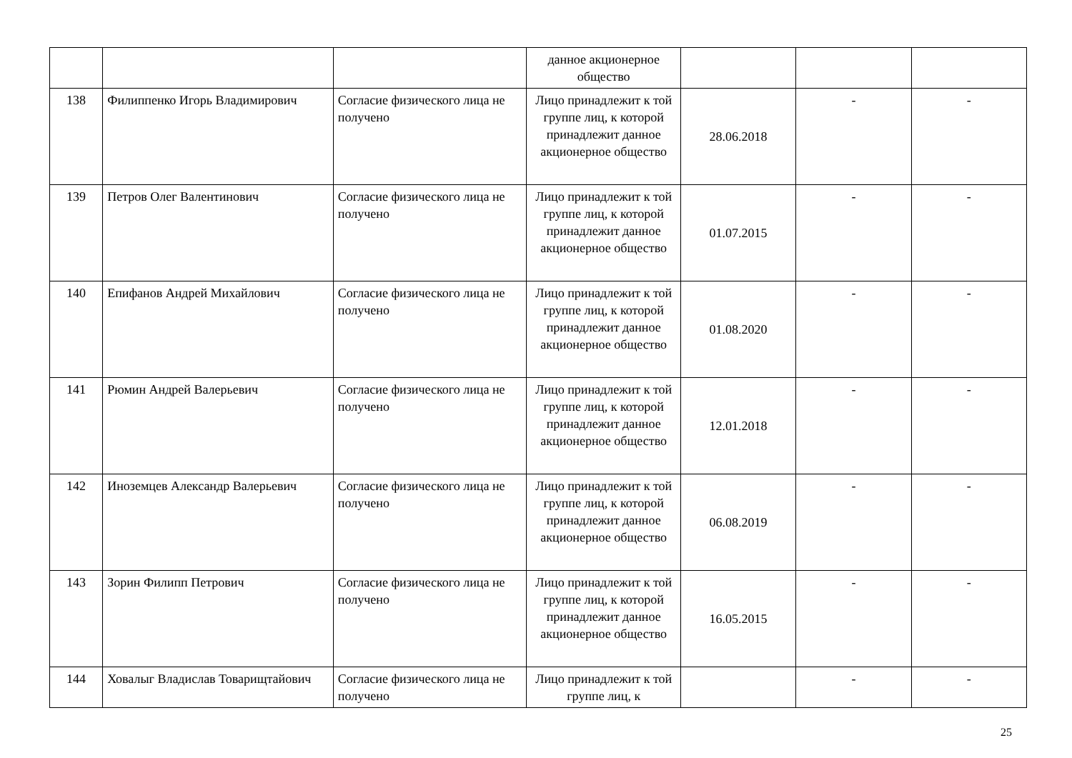| | | | данное акционерное общество | | | |
| 138 | Филиппенко Игорь Владимирович | Согласие физического лица не получено | Лицо принадлежит к той группе лиц, к которой принадлежит данное акционерное общество | 28.06.2018 | - | - |
| 139 | Петров Олег Валентинович | Согласие физического лица не получено | Лицо принадлежит к той группе лиц, к которой принадлежит данное акционерное общество | 01.07.2015 | - | - |
| 140 | Епифанов Андрей Михайлович | Согласие физического лица не получено | Лицо принадлежит к той группе лиц, к которой принадлежит данное акционерное общество | 01.08.2020 | - | - |
| 141 | Рюмин Андрей Валерьевич | Согласие физического лица не получено | Лицо принадлежит к той группе лиц, к которой принадлежит данное акционерное общество | 12.01.2018 | - | - |
| 142 | Иноземцев Александр Валерьевич | Согласие физического лица не получено | Лицо принадлежит к той группе лиц, к которой принадлежит данное акционерное общество | 06.08.2019 | - | - |
| 143 | Зорин Филипп Петрович | Согласие физического лица не получено | Лицо принадлежит к той группе лиц, к которой принадлежит данное акционерное общество | 16.05.2015 | - | - |
| 144 | Ховалыг Владислав Товарищтайович | Согласие физического лица не получено | Лицо принадлежит к той группе лиц, к | | - | - |
25